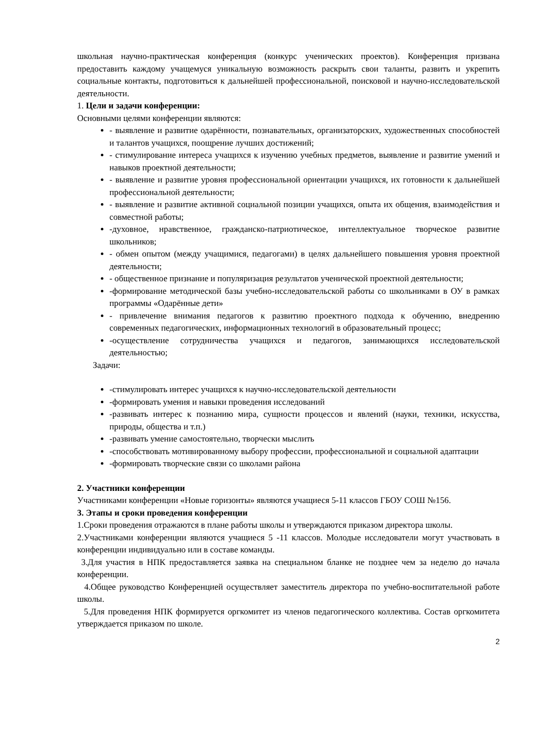школьная научно-практическая конференция (конкурс ученических проектов). Конференция призвана предоставить каждому учащемуся уникальную возможность раскрыть свои таланты, развить и укрепить социальные контакты, подготовиться к дальнейшей профессиональной, поисковой и научно-исследовательской деятельности.
1. Цели и задачи конференции:
Основными целями конференции являются:
- выявление и развитие одарённости, познавательных, организаторских, художественных способностей и талантов учащихся, поощрение лучших достижений;
- стимулирование интереса учащихся к изучению учебных предметов, выявление и развитие умений и навыков проектной деятельности;
- выявление и развитие уровня профессиональной ориентации учащихся, их готовности к дальнейшей профессиональной деятельности;
- выявление и развитие активной социальной позиции учащихся, опыта их общения, взаимодействия и совместной работы;
-духовное, нравственное, гражданско-патриотическое, интеллектуальное творческое развитие школьников;
- обмен опытом (между учащимися, педагогами) в целях дальнейшего повышения уровня проектной деятельности;
- общественное признание и популяризация результатов ученической проектной деятельности;
-формирование методической базы учебно-исследовательской работы со школьниками в ОУ в рамках программы «Одарённые дети»
- привлечение внимания педагогов к развитию проектного подхода к обучению, внедрению современных педагогических, информационных технологий в образовательный процесс;
-осуществление сотрудничества учащихся и педагогов, занимающихся исследовательской деятельностью;
Задачи:
-стимулировать интерес учащихся к научно-исследовательской деятельности
-формировать умения и навыки проведения исследований
-развивать интерес к познанию мира, сущности процессов и явлений (науки, техники, искусства, природы, общества и т.п.)
-развивать умение самостоятельно, творчески мыслить
-способствовать мотивированному выбору профессии, профессиональной и социальной адаптации
-формировать творческие связи со школами района
2. Участники конференции
Участниками конференции «Новые горизонты» являются учащиеся 5-11 классов ГБОУ СОШ №156.
3. Этапы и сроки проведения конференции
1.Сроки проведения отражаются в плане работы школы и утверждаются приказом директора школы.
2.Участниками конференции являются учащиеся 5 -11 классов. Молодые исследователи могут участвовать в конференции индивидуально или в составе команды.
3.Для участия в НПК предоставляется заявка на специальном бланке не позднее чем за неделю до начала конференции.
4.Общее руководство Конференцией осуществляет заместитель директора по учебно-воспитательной работе школы.
5.Для проведения НПК формируется оргкомитет из членов педагогического коллектива. Состав оргкомитета утверждается приказом по школе.
2